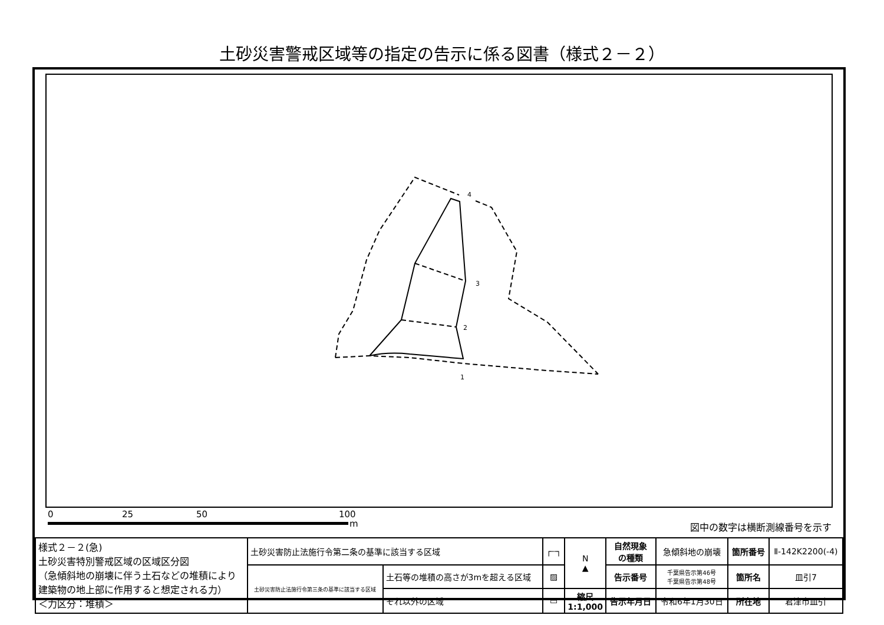土砂災害警戒区域等の指定の告示に係る図書（様式２－２）
4
3
2
1
0
25
50
100
m
図中の数字は横断測線番号を示す
| 様式２－２(急) 土砂災害特別警戒区域の区域区分図 （急傾斜地の崩壊に伴う土石などの堆積により建築物の地上部に作用すると想定される力） ＜力区分：堆積＞ | 土砂災害防止法施行令第二条の基準に該当する区域 | | ┌┄┐ | N ▲ | 自然現象 の種類 | 急傾斜地の崩壊 | 箇所番号 | Ⅱ-142K2200(-4) |
| | 土砂災害防止法施行令第三条の基準に該当する区域 | 土石等の堆積の高さが3mを超える区域 | ▨ | | 告示番号 | 千葉県告示第46号 千葉県告示第48号 | 箇所名 | 皿引7 |
| | | それ以外の区域 | ▭ | 縮尺 1:1,000 | 告示年月日 | 令和6年1月30日 | 所在地 | 君津市皿引 |